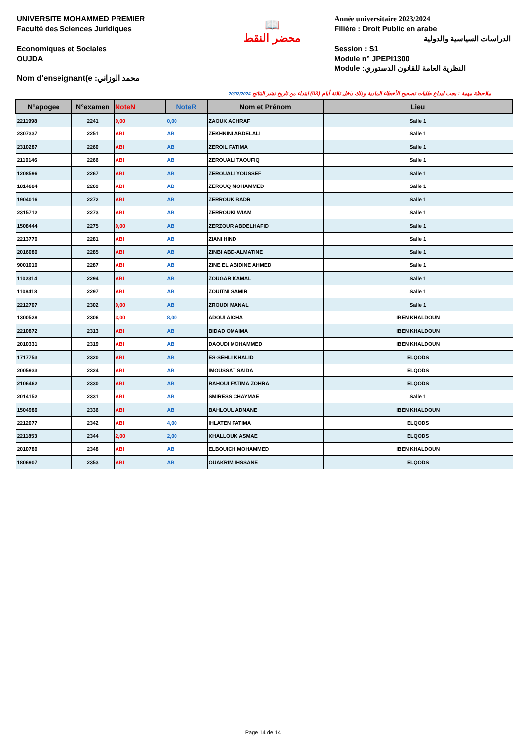UNIVERSITE MOHAMMED PREMIER
Faculté des Sciences Juridiques
Economiques et Sociales
OUJDA
Nom d'enseignant(e :محمد الوزاني
📖
محضر النقط
Année universitaire 2023/2024
Filiére : Droit Public en arabe
الدراسات السياسية والدولية
Session : S1
Module n° JPEPI1300
Module :النظرية العامة للقانون الدستوري
20/02/2024 ملاحظة مهمة : يجب ايداع طلبات تصحيح الأخطاء المادية وذلك داخل ثلاثة أيام (03) ابتداء من تاريخ نشر النتائج
| N°apogee | N°examen | NoteN | NoteR | Nom et Prénom | Lieu |
| --- | --- | --- | --- | --- | --- |
| 2211998 | 2241 | 0,00 | 0,00 | ZAOUK ACHRAF | Salle 1 |
| 2307337 | 2251 | ABI | ABI | ZEKHNINI ABDELALI | Salle 1 |
| 2310287 | 2260 | ABI | ABI | ZEROIL FATIMA | Salle 1 |
| 2110146 | 2266 | ABI | ABI | ZEROUALI TAOUFIQ | Salle 1 |
| 1208596 | 2267 | ABI | ABI | ZEROUALI YOUSSEF | Salle 1 |
| 1814684 | 2269 | ABI | ABI | ZEROUQ MOHAMMED | Salle 1 |
| 1904016 | 2272 | ABI | ABI | ZERROUK BADR | Salle 1 |
| 2315712 | 2273 | ABI | ABI | ZERROUKI WIAM | Salle 1 |
| 1508444 | 2275 | 0,00 | ABI | ZERZOUR ABDELHAFID | Salle 1 |
| 2213770 | 2281 | ABI | ABI | ZIANI HIND | Salle 1 |
| 2016080 | 2285 | ABI | ABI | ZINBI ABD-ALMATINE | Salle 1 |
| 9001010 | 2287 | ABI | ABI | ZINE EL ABIDINE AHMED | Salle 1 |
| 1102314 | 2294 | ABI | ABI | ZOUGAR KAMAL | Salle 1 |
| 1108418 | 2297 | ABI | ABI | ZOUITNI SAMIR | Salle 1 |
| 2212707 | 2302 | 0,00 | ABI | ZROUDI MANAL | Salle 1 |
| 1300528 | 2306 | 3,00 | 8,00 | ADOUI AICHA | IBEN KHALDOUN |
| 2210872 | 2313 | ABI | ABI | BIDAD OMAIMA | IBEN KHALDOUN |
| 2010331 | 2319 | ABI | ABI | DAOUDI MOHAMMED | IBEN KHALDOUN |
| 1717753 | 2320 | ABI | ABI | ES-SEHLI KHALID | ELQODS |
| 2005933 | 2324 | ABI | ABI | IMOUSSAT SAIDA | ELQODS |
| 2106462 | 2330 | ABI | ABI | RAHOUI FATIMA ZOHRA | ELQODS |
| 2014152 | 2331 | ABI | ABI | SMIRESS CHAYMAE | Salle 1 |
| 1504986 | 2336 | ABI | ABI | BAHLOUL ADNANE | IBEN KHALDOUN |
| 2212077 | 2342 | ABI | 4,00 | IHLATEN FATIMA | ELQODS |
| 2211853 | 2344 | 2,00 | 2,00 | KHALLOUK ASMAE | ELQODS |
| 2010789 | 2348 | ABI | ABI | ELBOUICH MOHAMMED | IBEN KHALDOUN |
| 1806907 | 2353 | ABI | ABI | OUAKRIM IHSSANE | ELQODS |
Page 14 de 14